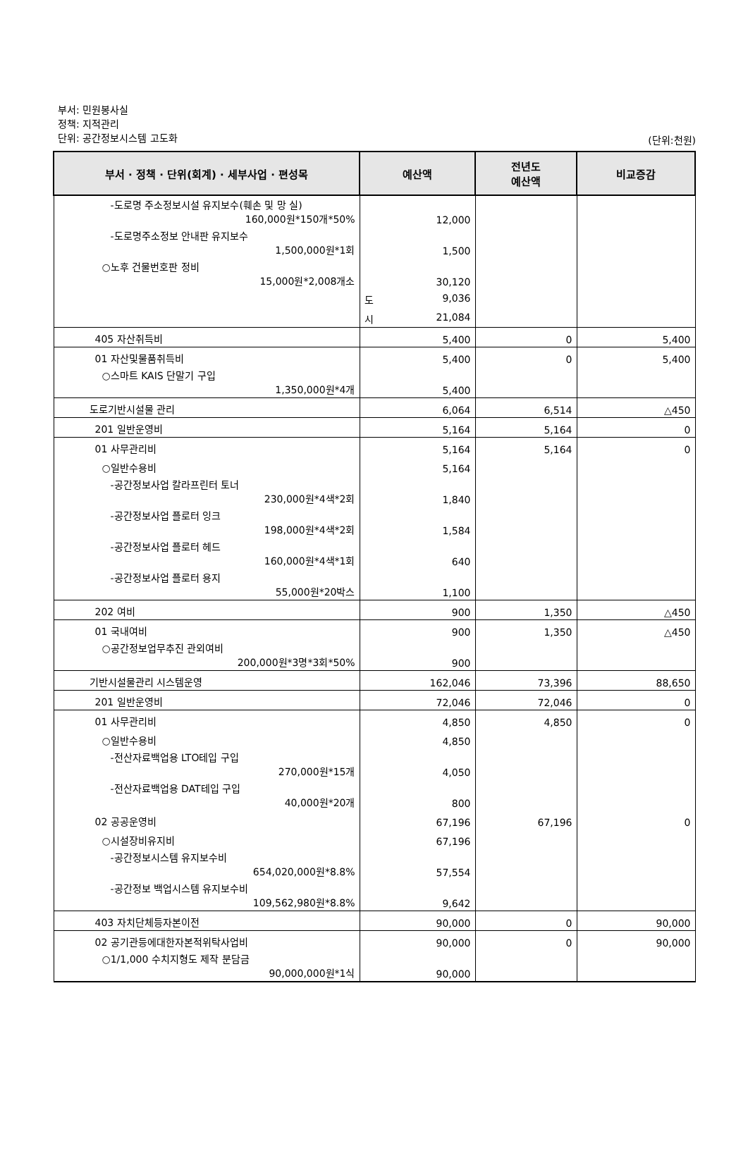부서: 민원봉사실
정책: 지적관리
단위: 공간정보시스템 고도화
(단위:천원)
| 부서 · 정책 · 단위(회계) · 세부사업 · 편성목 | 예산액 | 전년도 예산액 | 비교증감 |
| --- | --- | --- | --- |
| -도로명 주소정보시설 유지보수(훼손 및 망 실) 160,000원*150개*50% | 12,000 | | |
| -도로명주소정보 안내판 유지보수 1,500,000원*1회 | 1,500 | | |
| ○노후 건물번호판 정비 15,000원*2,008개소 | 30,120 | | |
| | 도 9,036 | | |
| | 시 21,084 | | |
| 405 자산취득비 | 5,400 | 0 | 5,400 |
| 01 자산및물품취득비 | 5,400 | 0 | 5,400 |
| ○스마트 KAIS 단말기 구입 1,350,000원*4개 | 5,400 | | |
| 도로기반시설물 관리 | 6,064 | 6,514 | △450 |
| 201 일반운영비 | 5,164 | 5,164 | 0 |
| 01 사무관리비 | 5,164 | 5,164 | 0 |
| ○일반수용비 | 5,164 | | |
| -공간정보사업 칼라프린터 토너 230,000원*4색*2회 | 1,840 | | |
| -공간정보사업 플로터 잉크 198,000원*4색*2회 | 1,584 | | |
| -공간정보사업 플로터 헤드 160,000원*4색*1회 | 640 | | |
| -공간정보사업 플로터 용지 55,000원*20박스 | 1,100 | | |
| 202 여비 | 900 | 1,350 | △450 |
| 01 국내여비 | 900 | 1,350 | △450 |
| ○공간정보업무추진 관외여비 200,000원*3명*3회*50% | 900 | | |
| 기반시설물관리 시스템운영 | 162,046 | 73,396 | 88,650 |
| 201 일반운영비 | 72,046 | 72,046 | 0 |
| 01 사무관리비 | 4,850 | 4,850 | 0 |
| ○일반수용비 | 4,850 | | |
| -전산자료백업용 LTO테입 구입 270,000원*15개 | 4,050 | | |
| -전산자료백업용 DAT테입 구입 40,000원*20개 | 800 | | |
| 02 공공운영비 | 67,196 | 67,196 | 0 |
| ○시설장비유지비 | 67,196 | | |
| -공간정보시스템 유지보수비 654,020,000원*8.8% | 57,554 | | |
| -공간정보 백업시스템 유지보수비 109,562,980원*8.8% | 9,642 | | |
| 403 자치단체등자본이전 | 90,000 | 0 | 90,000 |
| 02 공기관등에대한자본적위탁사업비 | 90,000 | 0 | 90,000 |
| ○1/1,000 수치지형도 제작 분담금 90,000,000원*1식 | 90,000 | | |